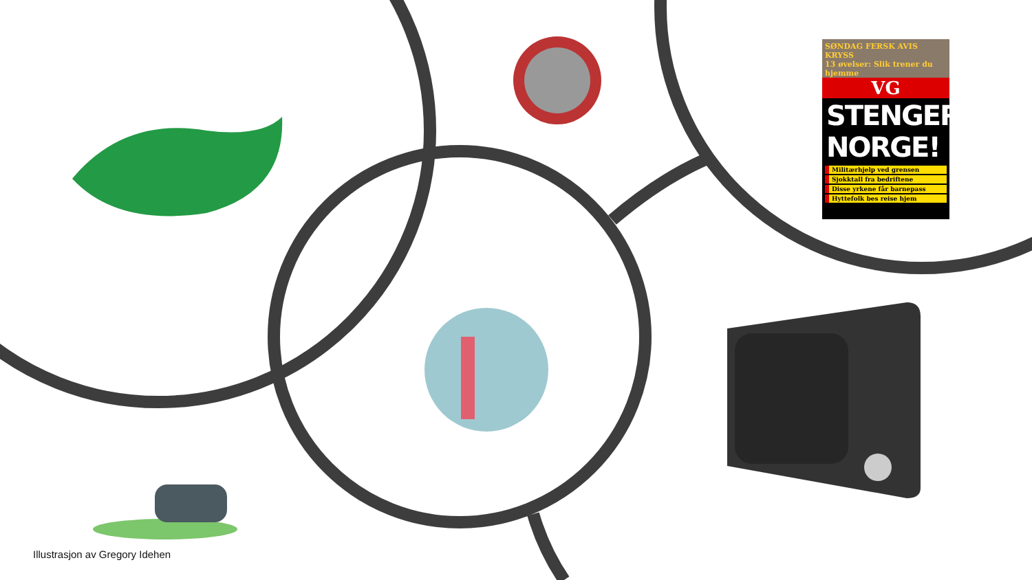SØNDAG FERSK AVIS KRYSS
13 øvelser: Slik trener du hjemme
VG
STENGER NORGE!
Militærhjelp ved grensen
Sjokktall fra bedriftene
Disse yrkene får barnepass
Hyttefolk bes reise hjem
Illustrasjon av Gregory Idehen